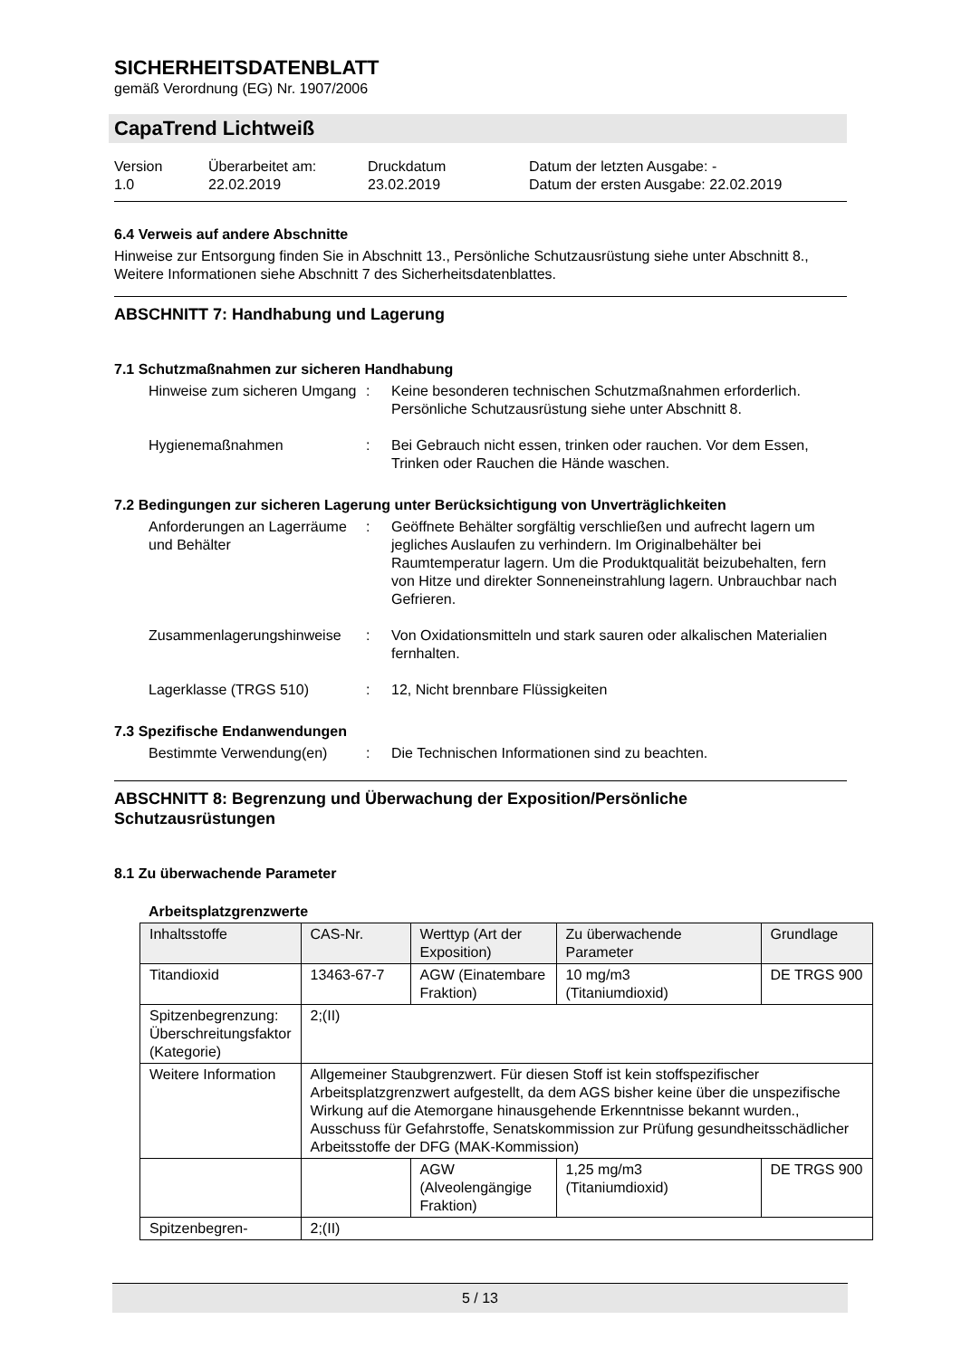SICHERHEITSDATENBLATT
gemäß Verordnung (EG) Nr. 1907/2006
CapaTrend Lichtweiß
Version
1.0
Überarbeitet am:
22.02.2019
Druckdatum
23.02.2019
Datum der letzten Ausgabe: -
Datum der ersten Ausgabe: 22.02.2019
6.4 Verweis auf andere Abschnitte
Hinweise zur Entsorgung finden Sie in Abschnitt 13., Persönliche Schutzausrüstung siehe unter Abschnitt 8., Weitere Informationen siehe Abschnitt 7 des Sicherheitsdatenblattes.
ABSCHNITT 7: Handhabung und Lagerung
7.1 Schutzmaßnahmen zur sicheren Handhabung
Hinweise zum sicheren Umgang
: Keine besonderen technischen Schutzmaßnahmen erforderlich.
Persönliche Schutzausrüstung siehe unter Abschnitt 8.
Hygienemaßnahmen : Bei Gebrauch nicht essen, trinken oder rauchen. Vor dem Essen, Trinken oder Rauchen die Hände waschen.
7.2 Bedingungen zur sicheren Lagerung unter Berücksichtigung von Unverträglichkeiten
Anforderungen an Lagerräume und Behälter
: Geöffnete Behälter sorgfältig verschließen und aufrecht lagern um jegliches Auslaufen zu verhindern. Im Originalbehälter bei Raumtemperatur lagern. Um die Produktqualität beizubehalten, fern von Hitze und direkter Sonneneinstrahlung lagern. Unbrauchbar nach Gefrieren.
Zusammenlagerungshinweise : Von Oxidationsmitteln und stark sauren oder alkalischen Materialien fernhalten.
Lagerklasse (TRGS 510) : 12, Nicht brennbare Flüssigkeiten
7.3 Spezifische Endanwendungen
Bestimmte Verwendung(en) : Die Technischen Informationen sind zu beachten.
ABSCHNITT 8: Begrenzung und Überwachung der Exposition/Persönliche Schutzausrüstungen
8.1 Zu überwachende Parameter
Arbeitsplatzgrenzwerte
| Inhaltsstoffe | CAS-Nr. | Werttyp (Art der Exposition) | Zu überwachende Parameter | Grundlage |
| --- | --- | --- | --- | --- |
| Titandioxid | 13463-67-7 | AGW (Einatembare Fraktion) | 10 mg/m3 (Titaniumdioxid) | DE TRGS 900 |
| Spitzenbegrenzung: Überschreitungsfaktor (Kategorie) | 2;(II) | | | |
| Weitere Information | Allgemeiner Staubgrenzwert. Für diesen Stoff ist kein stoffspezifischer Arbeitsplatzgrenzwert aufgestellt, da dem AGS bisher keine über die unspezifische Wirkung auf die Atemorgane hinausgehende Erkenntnisse bekannt wurden., Ausschuss für Gefahrstoffe, Senatskommission zur Prüfung gesundheitsschädlicher Arbeitsstoffe der DFG (MAK-Kommission) | | | |
| | | AGW (Alveolengängige Fraktion) | 1,25 mg/m3 (Titaniumdioxid) | DE TRGS 900 |
| Spitzenbegren- | 2;(II) | | | |
5 / 13